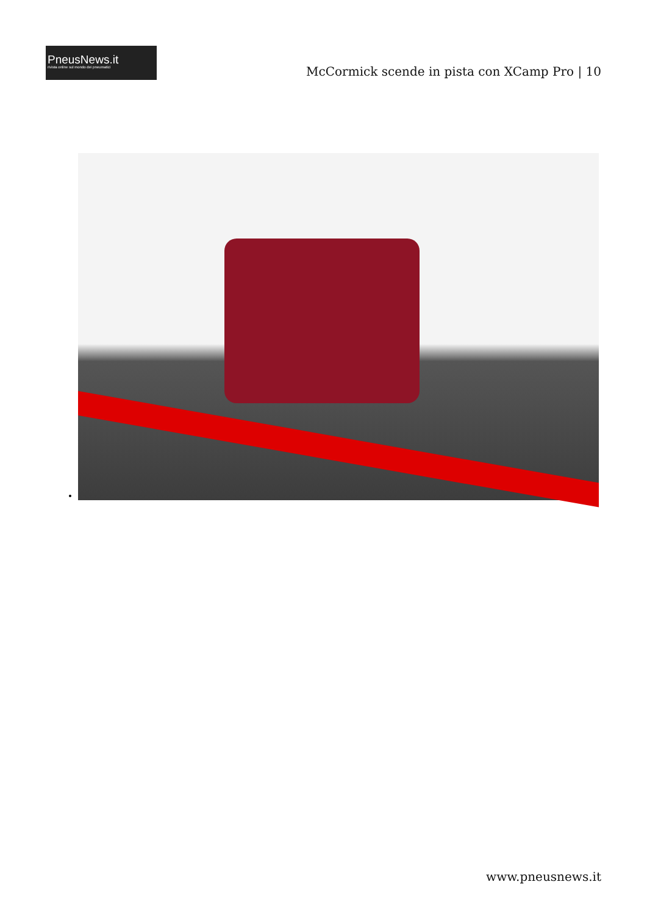PneusNews.it
rivista online sul mondo dei pneumatici
McCormick scende in pista con XCamp Pro | 10
www.pneusnews.it